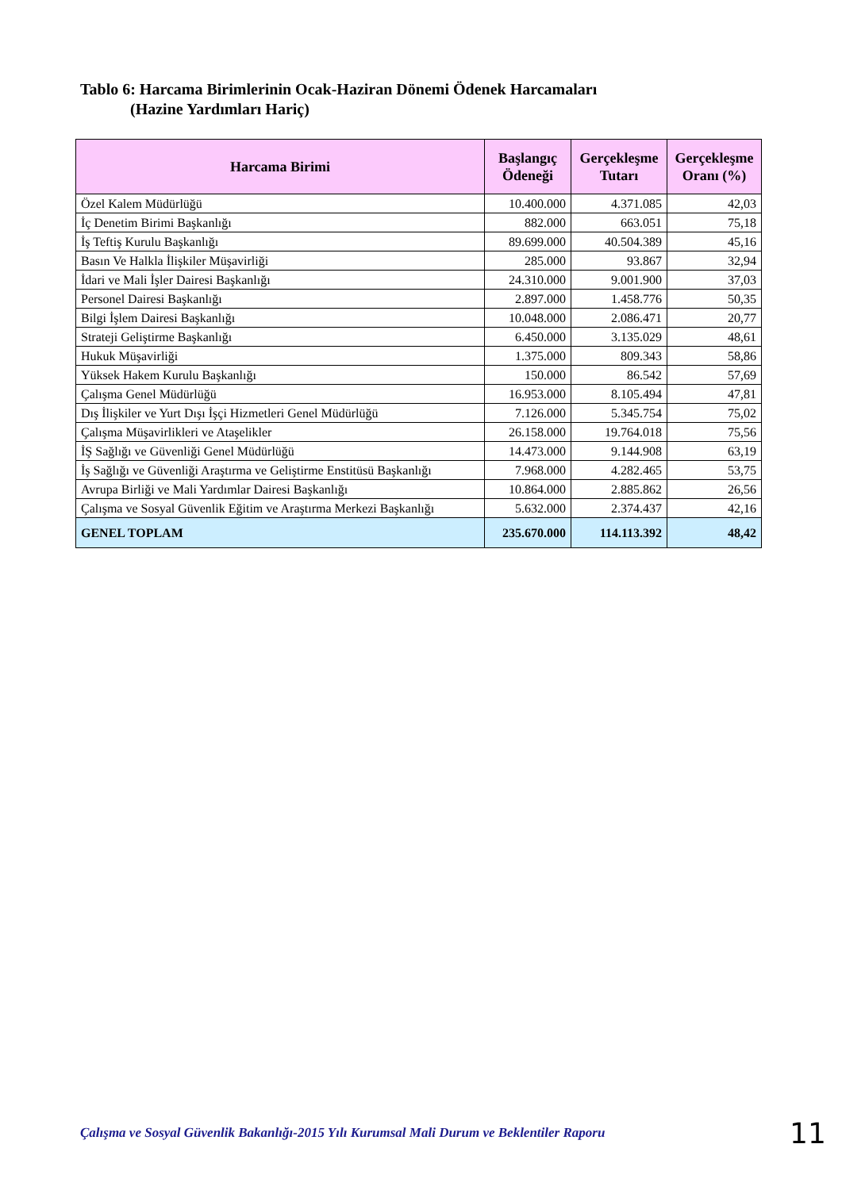Tablo 6: Harcama Birimlerinin Ocak-Haziran Dönemi Ödenek Harcamaları
(Hazine Yardımları Hariç)
| Harcama Birimi | Başlangıç Ödeneği | Gerçekleşme Tutarı | Gerçekleşme Oranı (%) |
| --- | --- | --- | --- |
| Özel Kalem Müdürlüğü | 10.400.000 | 4.371.085 | 42,03 |
| İç Denetim Birimi Başkanlığı | 882.000 | 663.051 | 75,18 |
| İş Teftiş Kurulu Başkanlığı | 89.699.000 | 40.504.389 | 45,16 |
| Basın Ve Halkla İlişkiler Müşavirliği | 285.000 | 93.867 | 32,94 |
| İdari ve Mali İşler Dairesi Başkanlığı | 24.310.000 | 9.001.900 | 37,03 |
| Personel Dairesi Başkanlığı | 2.897.000 | 1.458.776 | 50,35 |
| Bilgi İşlem Dairesi Başkanlığı | 10.048.000 | 2.086.471 | 20,77 |
| Strateji Geliştirme Başkanlığı | 6.450.000 | 3.135.029 | 48,61 |
| Hukuk Müşavirliği | 1.375.000 | 809.343 | 58,86 |
| Yüksek Hakem Kurulu Başkanlığı | 150.000 | 86.542 | 57,69 |
| Çalışma Genel Müdürlüğü | 16.953.000 | 8.105.494 | 47,81 |
| Dış İlişkiler ve Yurt Dışı İşçi Hizmetleri Genel Müdürlüğü | 7.126.000 | 5.345.754 | 75,02 |
| Çalışma Müşavirlikleri ve Ataşelikler | 26.158.000 | 19.764.018 | 75,56 |
| İŞ Sağlığı ve Güvenliği Genel Müdürlüğü | 14.473.000 | 9.144.908 | 63,19 |
| İş Sağlığı ve Güvenliği Araştırma ve Geliştirme Enstitüsü Başkanlığı | 7.968.000 | 4.282.465 | 53,75 |
| Avrupa Birliği ve Mali Yardımlar Dairesi Başkanlığı | 10.864.000 | 2.885.862 | 26,56 |
| Çalışma ve Sosyal Güvenlik Eğitim ve Araştırma Merkezi Başkanlığı | 5.632.000 | 2.374.437 | 42,16 |
| GENEL TOPLAM | 235.670.000 | 114.113.392 | 48,42 |
Çalışma ve Sosyal Güvenlik Bakanlığı-2015 Yılı Kurumsal Mali Durum ve Beklentiler Raporu
11